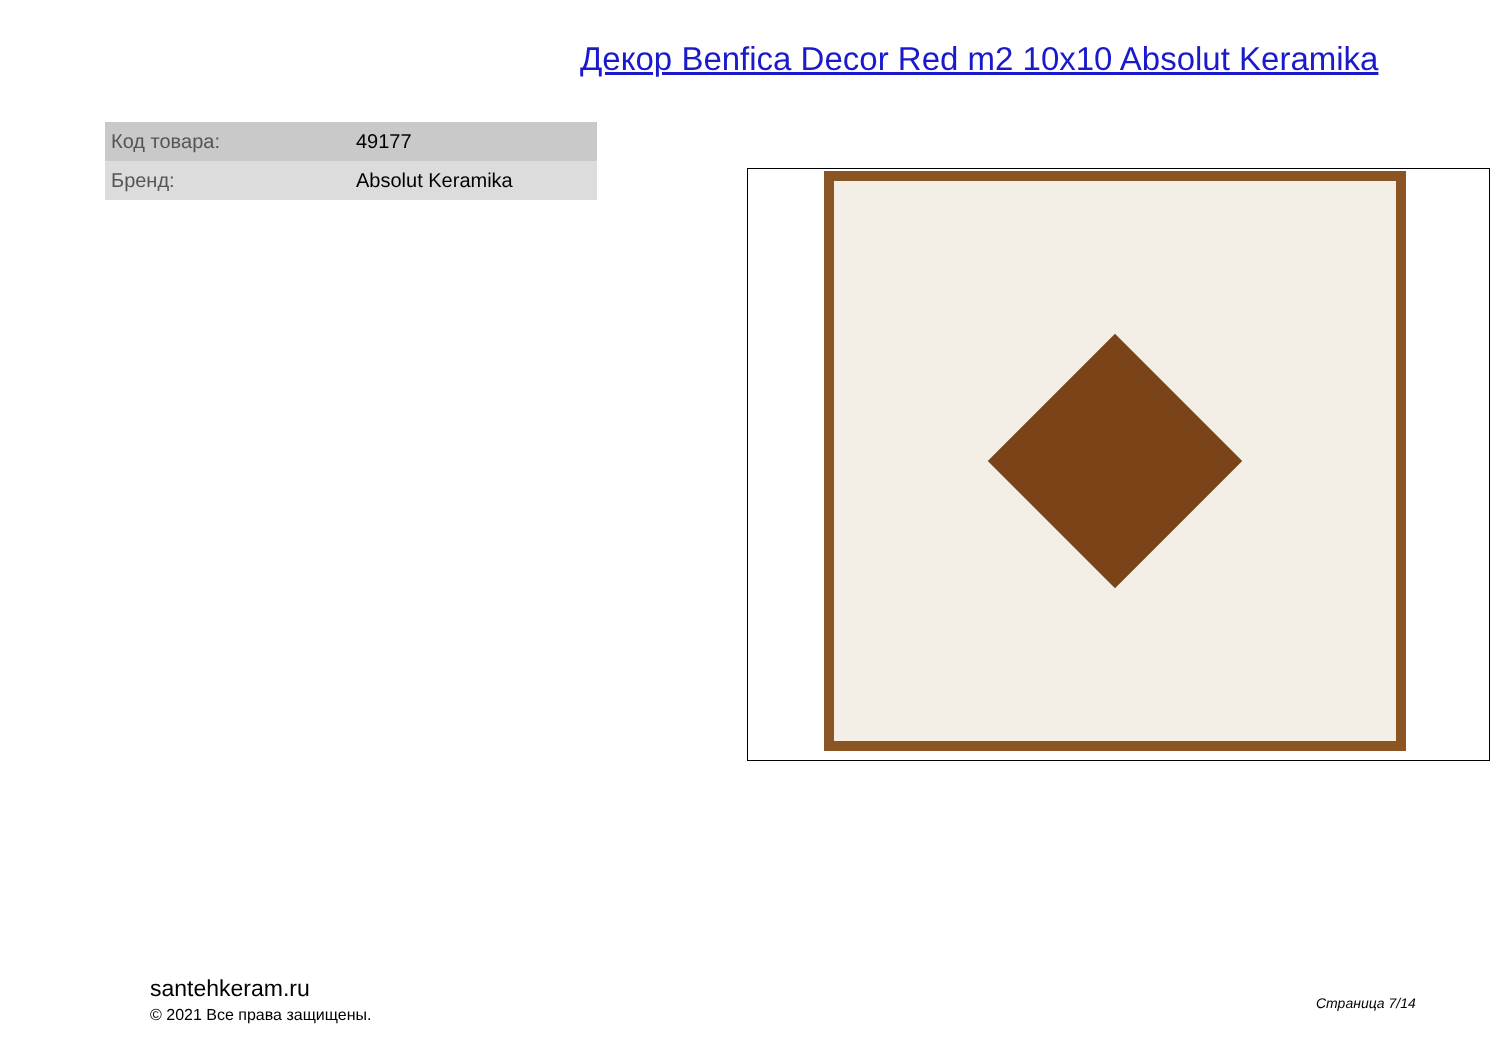Декор Benfica Decor Red m2 10x10 Absolut Keramika
| Код товара: | 49177 |
| Бренд: | Absolut Keramika |
santehkeram.ru
© 2021 Все права защищены.
Страница 7/14